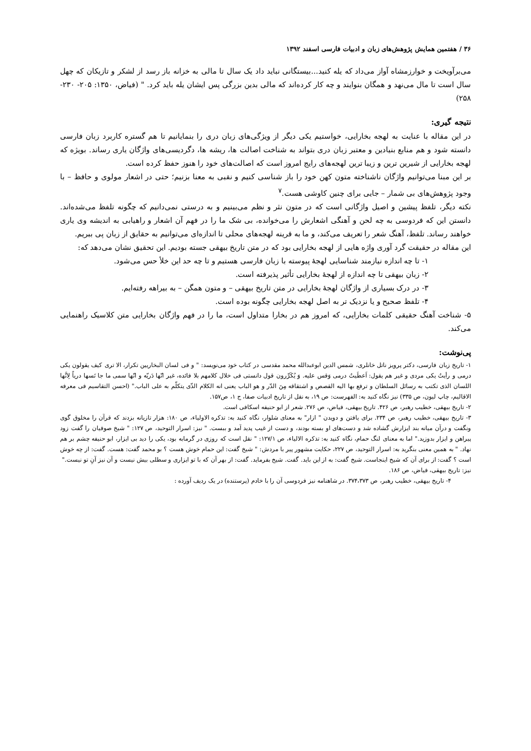۳۶ / هفتمین همایش پژوهش‌های زبان و ادبیات فارسی اسفند ۱۳۹۲
می‌برآویخت و خوارزمشاه آواز می‌داد که یله کنید...بیستگانی نباید داد یک سال تا مالی به خزانه باز رسد از لشکر و تازیکان که چهل سال است تا مال می‌نهد و همگان بنوایند و چه کار کرده‌اند که مالی بدین بزرگی پس ایشان یله باید کرد. " (فیاض، ۱۳۵۰: ۲۰۵- ۲۳۰- ۲۵۸)
نتیجه گیری:
در این مقاله با عنایت به لهجه بخارایی، خواستیم یکی دیگر از ویژگی‌های زبان دری را بنمایانیم تا هم گستره کاربرد زبان فارسی دانسته شود و هم منابع بنیادین و معتبر زبان دری بتواند به شناخت اصالت ها، ریشه ها، دگردیسی‌های واژگان یاری رساند. بویژه که لهجه بخارایی از شیرین ترین و زیبا ترین لهجه‌های رایج امروز است که اصالت‌های خود را هنوز حفظ کرده است.
بر این مبنا می‌توانیم واژگان ناشناخته متون کهن خود را باز شناسی کنیم و نقبی به معنا بزنیم؛ حتی در اشعار مولوی و حافظ – با وجود پژوهش‌های بی شمار – جایی برای چنین کاوشی هست.<sup>۷</sup>
نکته دیگر، تلفظ پیشین و اصیل واژگانی است که در متون نثر و نظم می‌بینیم و به درستی نمی‌دانیم که چگونه تلفظ می‌شده‌اند. دانستن این که فردوسی به چه لحن و آهنگی اشعارش را می‌خوانده، بی شک ما را در فهم آن اشعار و راهیابی به اندیشه وی یاری خواهند رساند. تلفظ، آهنگ شعر را تعریف می‌کند، و ما به قرینه لهجه‌های محلی تا اندازه‌ای می‌توانیم به حقایق از زبان پی ببریم.
این مقاله در حقیقت گرد آوری واژه هایی از لهجه بخارایی بود که در متن تاریخ بیهقی جسته بودیم. این تحقیق نشان می‌دهد که:
۱- تا چه اندازه نیازمند شناسایی لهجهٔ پیوسته با زبان فارسی هستیم و تا چه حد این خلأ حس می‌شود.
۲- زبان بیهقی تا چه اندازه از لهجهٔ بخارایی تأثیر پذیرفته است.
۳- در درک بسیاری از واژگان لهجهٔ بخارایی در متن تاریخ بیهقی – و متون همگن – به بیراهه رفته‌ایم.
۴- تلفظ صحیح و یا نزدیک تر به اصل لهجه بخارایی چگونه بوده است.
۵- شناخت آهنگ حقیقی کلمات بخارایی، که امروز هم در بخارا متداول است، ما را در فهم واژگان بخارایی متن کلاسیک راهنمایی می‌کند.
پی‌نوشت:
۱- تاریخ زبان فارسی، دکتر پرویز ناتل خانلری، شمس الدین ابوعبدالله محمد مقدسی در کتاب خود می‌نویسد: " و فی لسان البخاریین تکرار، الا تری کیف یقولون یکی درمی و رأیتُ یکی مردی و غیر هم یقول: اَعطَیتُ درمی وَقس علیه. وَ یُکَرِّرون قول دانستی فی خلال کلامهم بلا فائده، غیر انّها دَریّه و انّها سمی ما جا نَسها دریاً لِانَّها اللسان الذی تکتب به رسائل السلطان و ترفع بها الیه القصص و اشتقاقه مِنَ الدّر و هو الباب یعنی انه الکلام الذّی یتکلّم به علی الباب." (احسن التقاسیم فی معرفه الاقالیم، چاپ لیون، ص ۳۳۵) نیز نگاه کنید به: الفهرست: ص ۱۹، به نقل از تاریخ ادبیات صفا، ج ۱، ص۱۵۷.
۲- تاریخ بیهقی، خطیب رهبر، ص ۴۲۶. تاریخ بیهقی، فیاض، ص ۲۷۶. شعر از ابو حنیفه اسکافی است.
۳- تاریخ بیهقی، خطیب رهبر، ص ۲۳۴. برای یافتن و دویدن " ازار" به معنای شلوار، نگاه کنید به: تذکره الاولیاء، ص ۱۸۰: هزار تازیانه بزدند که قرآن را مخلوق گوی ونگفت و درآن میانه بند ایزارش گشاده شد و دست‌های او بسته بودند، و دست از غیب پدید آمد و ببست. " نیز: اسرار التوحید، ص ۱۲۷: " شیخ صوفیان را گفت زود پیراهن و ایزار بدوزید." اما به معنای لنگ حمام، نگاه کنید به: تذکره الالیاء، ص ۱۲۷/۱: " نقل است که روزی در گرمابه بود، یکی را دید بی ایزار، ابو حنیفه چشم بر هم نهاد. " به همین معنی بنگرید به: اسرار التوحید، ص ۲۲۷، حکایت مشهور پیر با مردش: " شیخ گفت: این حمام خوش هست ؟ بو محمد گفت: هست. گفت: از چه خوش است ؟ گفت: از برای آن که شیخ اینجاست. شیخ گفت: به از این باید. گفت. شیخ بفرماید. گفت: از بهر آن که با تو ایزاری و سطلی بیش نیست و آن نیز آنِ تو نیست."
نیز: تاریخ بیهقی، فیاض، ص ۱۸۶.
۴- تاریخ بیهقی، خطیب رهبر، ص ۳۷۴،۳۷۳. در شاهنامه نیز فردوسی آن را با خادم (پرستنده) در یک ردیف آورده :